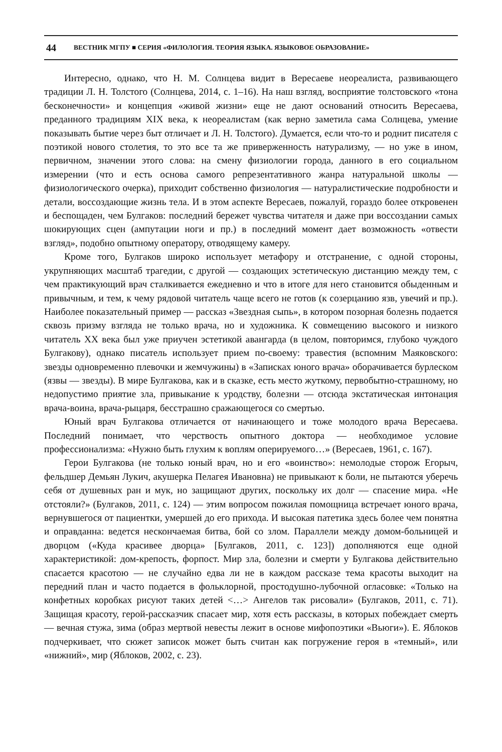44 ВЕСТНИК МГПУ ■ СЕРИЯ «ФИЛОЛОГИЯ. ТЕОРИЯ ЯЗЫКА. ЯЗЫКОВОЕ ОБРАЗОВАНИЕ»
Интересно, однако, что Н. М. Солнцева видит в Вересаеве неореалиста, развивающего традиции Л. Н. Толстого (Солнцева, 2014, с. 1–16). На наш взгляд, восприятие толстовского «тона бесконечности» и концепция «живой жизни» еще не дают оснований относить Вересаева, преданного традициям XIX века, к неореалистам (как верно заметила сама Солнцева, умение показывать бытие через быт отличает и Л. Н. Толстого). Думается, если что-то и роднит писателя с поэтикой нового столетия, то это все та же приверженность натурализму, — но уже в ином, первичном, значении этого слова: на смену физиологии города, данного в его социальном измерении (что и есть основа самого репрезентативного жанра натуральной школы — физиологического очерка), приходит собственно физиология — натуралистические подробности и детали, воссоздающие жизнь тела. И в этом аспекте Вересаев, пожалуй, гораздо более откровенен и беспощаден, чем Булгаков: последний бережет чувства читателя и даже при воссоздании самых шокирующих сцен (ампутации ноги и пр.) в последний момент дает возможность «отвести взгляд», подобно опытному оператору, отводящему камеру.
Кроме того, Булгаков широко использует метафору и отстранение, с одной стороны, укрупняющих масштаб трагедии, с другой — создающих эстетическую дистанцию между тем, с чем практикующий врач сталкивается ежедневно и что в итоге для него становится обыденным и привычным, и тем, к чему рядовой читатель чаще всего не готов (к созерцанию язв, увечий и пр.). Наиболее показательный пример — рассказ «Звездная сыпь», в котором позорная болезнь подается сквозь призму взгляда не только врача, но и художника. К совмещению высокого и низкого читатель XX века был уже приучен эстетикой авангарда (в целом, повторимся, глубоко чуждого Булгакову), однако писатель использует прием по-своему: травестия (вспомним Маяковского: звезды одновременно плевочки и жемчужины) в «Записках юного врача» оборачивается бурлеском (язвы — звезды). В мире Булгакова, как и в сказке, есть место жуткому, первобытно-страшному, но недопустимо приятие зла, привыкание к уродству, болезни — отсюда экстатическая интонация врача-воина, врача-рыцаря, бесстрашно сражающегося со смертью.
Юный врач Булгакова отличается от начинающего и тоже молодого врача Вересаева. Последний понимает, что черствость опытного доктора — необходимое условие профессионализма: «Нужно быть глухим к воплям оперируемого…» (Вересаев, 1961, с. 167).
Герои Булгакова (не только юный врач, но и его «воинство»: немолодые сторож Егорыч, фельдшер Демьян Лукич, акушерка Пелагея Ивановна) не привыкают к боли, не пытаются уберечь себя от душевных ран и мук, но защищают других, поскольку их долг — спасение мира. «Не отстояли?» (Булгаков, 2011, с. 124) — этим вопросом пожилая помощница встречает юного врача, вернувшегося от пациентки, умершей до его прихода. И высокая патетика здесь более чем понятна и оправданна: ведется нескончаемая битва, бой со злом. Параллели между домом-больницей и дворцом («Куда красивее дворца» [Булгаков, 2011, с. 123]) дополняются еще одной характеристикой: дом-крепость, форпост. Мир зла, болезни и смерти у Булгакова действительно спасается красотою — не случайно едва ли не в каждом рассказе тема красоты выходит на передний план и часто подается в фольклорной, простодушно-лубочной огласовке: «Только на конфетных коробках рисуют таких детей <…> Ангелов так рисовали» (Булгаков, 2011, с. 71). Защищая красоту, герой-рассказчик спасает мир, хотя есть рассказы, в которых побеждает смерть — вечная стужа, зима (образ мертвой невесты лежит в основе мифопоэтики «Вьюги»). Е. Яблоков подчеркивает, что сюжет записок может быть считан как погружение героя в «темный», или «нижний», мир (Яблоков, 2002, с. 23).